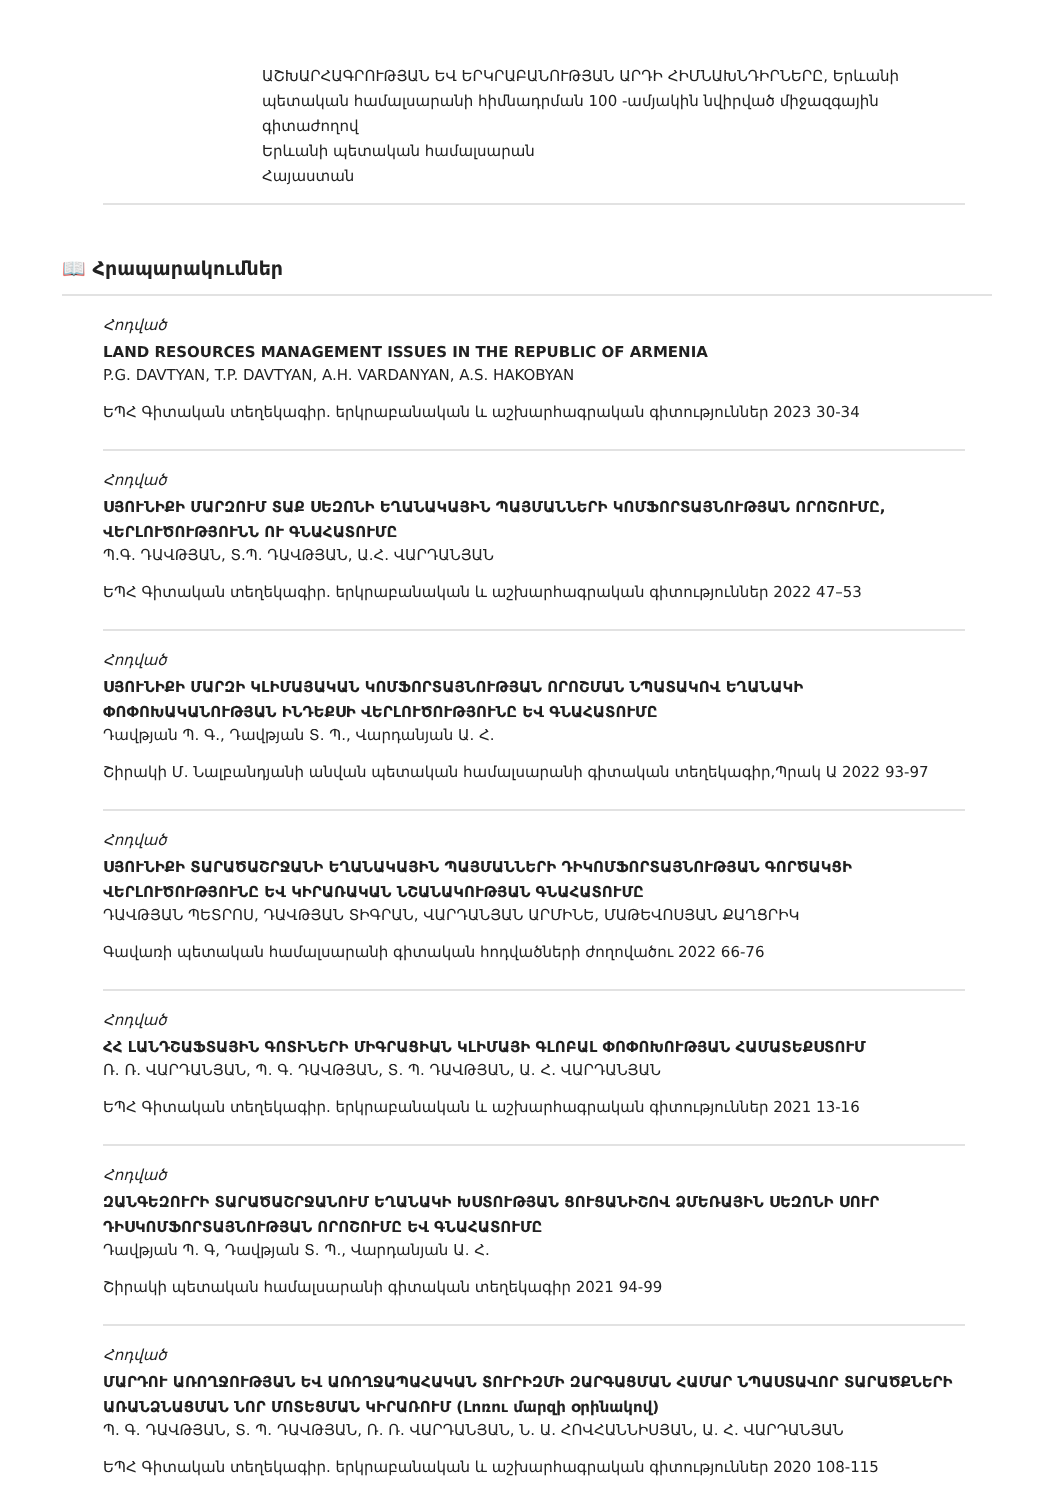ԱՇԽԱՐՀԱԳՐՈՒԹՅԱՆ ԵՎ ԵՐԿՐԱԲԱՆՈՒԹՅԱՆ ԱՐԴԻ ՀԻՄՆԱԽՆԴԻՐՆԵՐԸ, Երևանի պետական համալսարանի հիմնադրման 100 -ամյակին նվիրված միջազգային գիտաժողով
Երևանի պետական համալսարան
Հայաստան
📖 Հրապարակումներ
Հոդված
LAND RESOURCES MANAGEMENT ISSUES IN THE REPUBLIC OF ARMENIA
P.G. DAVTYAN, T.P. DAVTYAN, A.H. VARDANYAN, A.S. HAKOBYAN
ԵՊՀ Գիտական տեղեկագիր. երկրաբանական և աշխարհագրական գիտություններ 2023 30-34
Հոդված
ՍՅՈՒՆԻՔԻ ՄԱՐԶՈՒՄ ՏԱՔ ՍԵԶՈՆԻ ԵՂԱՆԱԿԱՅԻՆ ՊԱՅՄԱՆՆԵՐԻ ԿՈՄՖՈՐՏԱՅՆՈՒԹՅԱՆ ՈՐՈՇՈՒՄԸ, ՎԵՐԼՈՒԾՈՒԹՅՈՒՆՆ ՈՒ ԳՆԱՀԱՏՈՒՄԸ
Պ.Գ. ԴԱՎԹՅԱՆ, Տ.Պ. ԴԱՎԹՅԱՆ, Ա.Հ. ՎԱՐԴԱՆՅԱՆ
ԵՊՀ Գիտական տեղեկագիր. երկրաբանական և աշխարհագրական գիտություններ 2022 47–53
Հոդված
ՍՅՈՒՆԻՔԻ ՄԱՐԶԻ ԿԼԻՄԱՅԱԿԱՆ ԿՈՄՖՈՐՏԱՅՆՈՒԹՅԱՆ ՈՐՈՇՄԱՆ ՆՊԱՏԱԿՈՎ ԵՂԱՆԱԿԻ ՓՈՓՈԽԱԿԱՆՈՒԹՅԱՆ ԻՆԴԵՔՍԻ ՎԵՐԼՈՒԾՈՒԹՅՈՒՆԸ ԵՎ ԳՆԱՀԱՏՈՒՄԸ
Դավթյան Պ. Գ., Դավթյան Տ. Պ., Վարդանյան Ա. Հ.
Շիրակի Մ. Նալբանդյանի անվան պետական համալսարանի գիտական տեղեկագիր,Պրակ Ա 2022 93-97
Հոդված
ՍՅՈՒՆԻՔԻ ՏԱՐԱԾԱՇՐՋԱՆԻ ԵՂԱՆԱԿԱՅԻՆ ՊԱՅՄԱՆՆԵՐԻ ԴԻԿՈՄՖՈՐՏԱՅՆՈՒԹՅԱՆ ԳՈՐԾԱԿՑԻ ՎԵՐԼՈՒԾՈՒԹՅՈՒՆԸ ԵՎ ԿԻՐԱՌԱԿԱՆ ՆՇԱՆԱԿՈՒԹՅԱՆ ԳՆԱՀԱՏՈՒՄԸ
ԴԱՎԹՅԱՆ ՊԵՏՐՈՍ, ԴԱՎԹՅԱՆ ՏԻԳՐԱՆ, ՎԱՐԴԱՆՅԱՆ ԱՐՄԻՆԵ, ՄԱԹԵՎՈՍՅԱՆ ՔԱՂՑՐԻԿ
Գավառի պետական համալսարանի գիտական հոդվածների ժողովածու 2022 66-76
Հոդված
ՀՀ ԼԱՆԴՇԱՖՏԱՅԻՆ ԳՈՏԻՆԵՐԻ ՄԻԳՐԱՑԻԱՆ ԿԼԻՄԱՅԻ ԳԼՈԲԱԼ ՓՈՓՈԽՈՒԹՅԱՆ ՀԱՄԱՏԵՔՍՏՈՒՄ
Ռ. Ռ. ՎԱՐԴԱՆՅԱՆ, Պ. Գ. ԴԱՎԹՅԱՆ, Տ. Պ. ԴԱՎԹՅԱՆ, Ա. Հ. ՎԱՐԴԱՆՅԱՆ
ԵՊՀ Գիտական տեղեկագիր. երկրաբանական և աշխարհագրական գիտություններ 2021 13-16
Հոդված
ԶԱՆԳԵԶՈՒՐԻ ՏԱՐԱԾԱՇՐՋԱՆՈՒՄ ԵՂԱՆԱԿԻ ԽՍՏՈՒԹՅԱՆ ՑՈՒՑԱՆԻՇՈՎ ՁՄԵՌԱՅԻՆ ՍԵԶՈՆԻ ՍՈՒՐ ԴԻՍԿՈՄՖՈՐՏԱՅՆՈՒԹՅԱՆ ՈՐՈՇՈՒՄԸ ԵՎ ԳՆԱՀԱՏՈՒՄԸ
Դավթյան Պ. Գ, Դավթյան Տ. Պ., Վարդանյան Ա. Հ.
Շիրակի պետական համալսարանի գիտական տեղեկագիր 2021 94-99
Հոդված
ՄԱՐԴՈՒ ԱՌՈՂՋՈՒԹՅԱՆ ԵՎ ԱՌՈՂՋԱՊԱՀԱԿԱՆ ՏՈՒՐԻԶՄԻ ԶԱՐԳԱՑՄԱՆ ՀԱՄԱՐ ՆՊԱՍՏԱՎՈՐ ՏԱՐԱԾՔՆԵՐԻ ԱՌԱՆՁՆԱՑՄԱՆ ՆՈՐ ՄՈՏԵՑՄԱՆ ԿԻՐԱՌՈՒՄ (Լոռու մարզի օրինակով)
Պ. Գ. ԴԱՎԹՅԱՆ, Տ. Պ. ԴԱՎԹՅԱՆ, Ռ. Ռ. ՎԱՐԴԱՆՅԱՆ, Ն. Ա. ՀՈՎՀԱՆՆԻՍՅԱՆ, Ա. Հ. ՎԱՐԴԱՆՅԱՆ
ԵՊՀ Գիտական տեղեկագիր. երկրաբանական և աշխարհագրական գիտություններ 2020 108-115